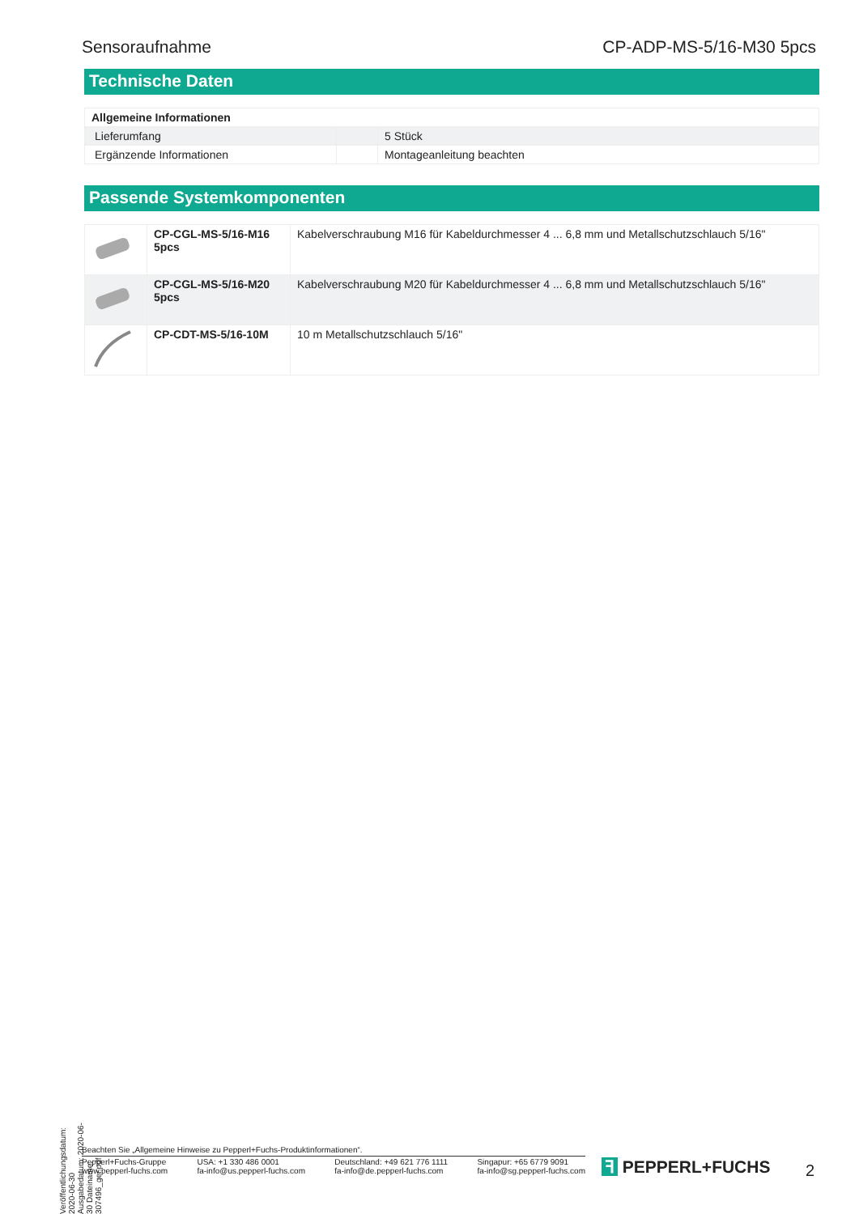Sensoraufnahme CP-ADP-MS-5/16-M30 5pcs
Technische Daten
| Allgemeine Informationen | | |
| --- | --- | --- |
| Lieferumfang | | 5 Stück |
| Ergänzende Informationen | | Montageanleitung beachten |
Passende Systemkomponenten
| | CP-CGL-MS-5/16-M16 5pcs | Kabelverschraubung M16 für Kabeldurchmesser 4 ... 6,8 mm und Metallschutzschlauch 5/16" |
| | CP-CGL-MS-5/16-M20 5pcs | Kabelverschraubung M20 für Kabeldurchmesser 4 ... 6,8 mm und Metallschutzschlauch 5/16" |
| | CP-CDT-MS-5/16-10M | 10 m Metallschutzschlauch 5/16" |
Veröffentlichungsdatum: 2020-06-30 Ausgabedatum: 2020-06-30 Dateiname: 307496_ger.pdf
Beachten Sie „Allgemeine Hinweise zu Pepperl+Fuchs-Produktinformationen“.
Pepperl+Fuchs-Gruppe
www.pepperl-fuchs.com
USA: +1 330 486 0001
fa-info@us.pepperl-fuchs.com
Deutschland: +49 621 776 1111
fa-info@de.pepperl-fuchs.com
Singapur: +65 6779 9091
fa-info@sg.pepperl-fuchs.com
ꟻ PEPPERL+FUCHS 2